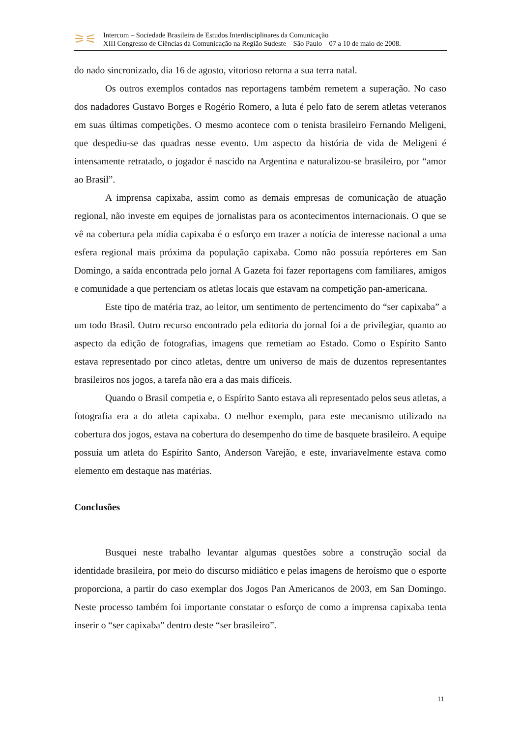⚞⚟
Intercom – Sociedade Brasileira de Estudos Interdisciplinares da Comunicação
XIII Congresso de Ciências da Comunicação na Região Sudeste – São Paulo – 07 a 10 de maio de 2008.
do nado sincronizado, dia 16 de agosto, vitorioso retorna a sua terra natal.
Os outros exemplos contados nas reportagens também remetem a superação. No caso dos nadadores Gustavo Borges e Rogério Romero, a luta é pelo fato de serem atletas veteranos em suas últimas competições. O mesmo acontece com o tenista brasileiro Fernando Meligeni, que despediu-se das quadras nesse evento. Um aspecto da história de vida de Meligeni é intensamente retratado, o jogador é nascido na Argentina e naturalizou-se brasileiro, por “amor ao Brasil”.
A imprensa capixaba, assim como as demais empresas de comunicação de atuação regional, não investe em equipes de jornalistas para os acontecimentos internacionais. O que se vê na cobertura pela mídia capixaba é o esforço em trazer a notícia de interesse nacional a uma esfera regional mais próxima da população capixaba. Como não possuía repórteres em San Domingo, a saída encontrada pelo jornal A Gazeta foi fazer reportagens com familiares, amigos e comunidade a que pertenciam os atletas locais que estavam na competição pan-americana.
Este tipo de matéria traz, ao leitor, um sentimento de pertencimento do “ser capixaba” a um todo Brasil. Outro recurso encontrado pela editoria do jornal foi a de privilegiar, quanto ao aspecto da edição de fotografias, imagens que remetiam ao Estado. Como o Espírito Santo estava representado por cinco atletas, dentre um universo de mais de duzentos representantes brasileiros nos jogos, a tarefa não era a das mais difíceis.
Quando o Brasil competia e, o Espírito Santo estava ali representado pelos seus atletas, a fotografia era a do atleta capixaba. O melhor exemplo, para este mecanismo utilizado na cobertura dos jogos, estava na cobertura do desempenho do time de basquete brasileiro. A equipe possuía um atleta do Espírito Santo, Anderson Varejão, e este, invariavelmente estava como elemento em destaque nas matérias.
Conclusões
Busquei neste trabalho levantar algumas questões sobre a construção social da identidade brasileira, por meio do discurso midiático e pelas imagens de heroísmo que o esporte proporciona, a partir do caso exemplar dos Jogos Pan Americanos de 2003, em San Domingo. Neste processo também foi importante constatar o esforço de como a imprensa capixaba tenta inserir o “ser capixaba” dentro deste “ser brasileiro”.
11